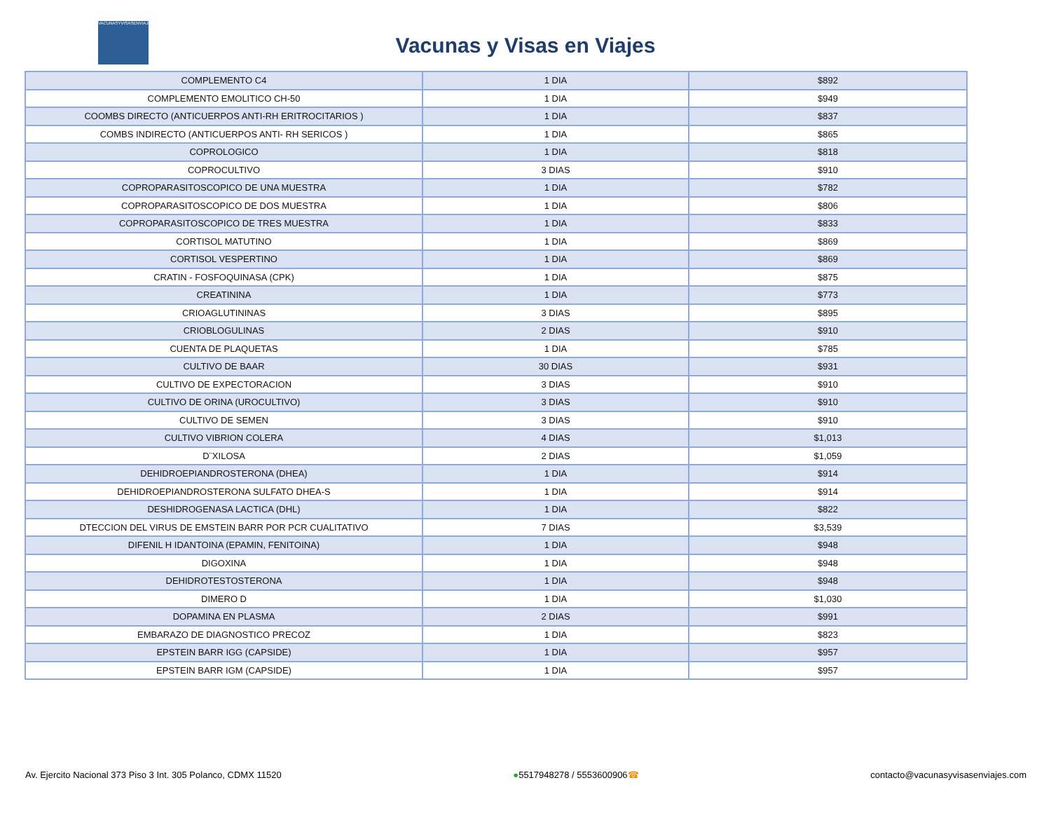VACUNASYVISASENVIAJES
Vacunas y Visas en Viajes
| COMPLEMENTO C4 | 1 DIA | $892 |
| COMPLEMENTO EMOLITICO CH-50 | 1 DIA | $949 |
| COOMBS DIRECTO (ANTICUERPOS ANTI-RH ERITROCITARIOS ) | 1 DIA | $837 |
| COMBS INDIRECTO (ANTICUERPOS ANTI- RH SERICOS ) | 1 DIA | $865 |
| COPROLOGICO | 1 DIA | $818 |
| COPROCULTIVO | 3 DIAS | $910 |
| COPROPARASITOSCOPICO DE UNA MUESTRA | 1 DIA | $782 |
| COPROPARASITOSCOPICO DE DOS MUESTRA | 1 DIA | $806 |
| COPROPARASITOSCOPICO DE TRES MUESTRA | 1 DIA | $833 |
| CORTISOL MATUTINO | 1 DIA | $869 |
| CORTISOL VESPERTINO | 1 DIA | $869 |
| CRATIN - FOSFOQUINASA (CPK) | 1 DIA | $875 |
| CREATININA | 1 DIA | $773 |
| CRIOAGLUTININAS | 3 DIAS | $895 |
| CRIOBLOGULINAS | 2 DIAS | $910 |
| CUENTA DE PLAQUETAS | 1 DIA | $785 |
| CULTIVO DE BAAR | 30 DIAS | $931 |
| CULTIVO DE EXPECTORACION | 3 DIAS | $910 |
| CULTIVO DE ORINA (UROCULTIVO) | 3 DIAS | $910 |
| CULTIVO DE SEMEN | 3 DIAS | $910 |
| CULTIVO VIBRION COLERA | 4 DIAS | $1,013 |
| D¨XILOSA | 2 DIAS | $1,059 |
| DEHIDROEPIANDROSTERONA (DHEA) | 1 DIA | $914 |
| DEHIDROEPIANDROSTERONA SULFATO DHEA-S | 1 DIA | $914 |
| DESHIDROGENASA LACTICA (DHL) | 1 DIA | $822 |
| DTECCION DEL VIRUS DE EMSTEIN BARR POR PCR CUALITATIVO | 7 DIAS | $3,539 |
| DIFENIL H IDANTOINA (EPAMIN, FENITOINA) | 1 DIA | $948 |
| DIGOXINA | 1 DIA | $948 |
| DEHIDROTESTOSTERONA | 1 DIA | $948 |
| DIMERO D | 1 DIA | $1,030 |
| DOPAMINA EN PLASMA | 2 DIAS | $991 |
| EMBARAZO DE DIAGNOSTICO PRECOZ | 1 DIA | $823 |
| EPSTEIN BARR IGG (CAPSIDE) | 1 DIA | $957 |
| EPSTEIN BARR IGM (CAPSIDE) | 1 DIA | $957 |
Av. Ejercito Nacional 373 Piso 3 Int. 305 Polanco, CDMX 11520 ●5517948278 / 5553600906☎ contacto@vacunasyvisasenviajes.com